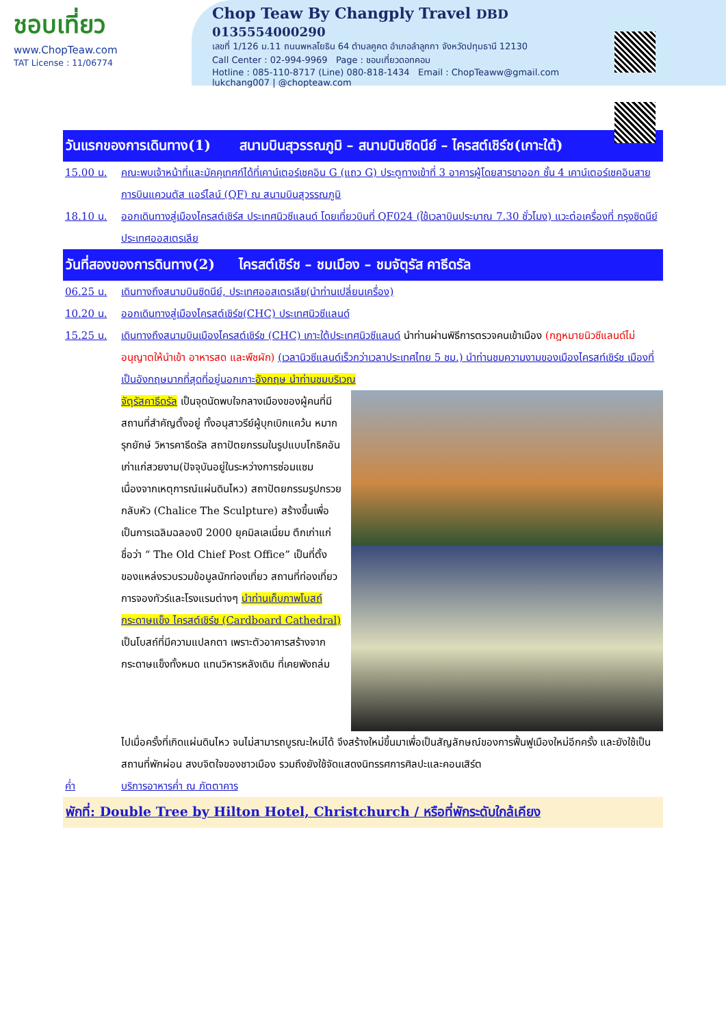ชอบเที่ยว
www.ChopTeaw.com
TAT License : 11/06774
Chop Teaw By Changply Travel DBD 0135554000290
เลขที่ 1/126 ม.11 ถนนพหลโยธิน 64 ตำบลคูคต อำเภอลำลูกกา จังหวัดปทุมธานี 12130
Call Center : 02-994-9969 Page : ชอบเที่ยวดอทคอม
Hotline : 085-110-8717 (Line) 080-818-1434 Email : ChopTeaww@gmail.com
lukchang007 | @chopteaw.com
วันแรกของการเดินทาง(1) สนามบินสุวรรณภูมิ – สนามบินซิดนีย์ – ไครสต์เชิร์ช(เกาะใต้)
15.00 น. คณะพบเจ้าหน้าที่และมัคคุเทศก์ได้ที่เคาน์เตอร์เชคอิน G (แถว G) ประตูทางเข้าที่ 3 อาคารผู้โดยสารขาออก ชั้น 4 เคาน์เตอร์เชคอินสายการบินแควนตัส แอร์ไลน์ (QF) ณ สนามบินสุวรรณภูมิ
18.10 น. ออกเดินทางสู่เมืองไครสต์เชิร์ส ประเทศนิวซีแลนด์ โดยเที่ยวบินที่ QF024 (ใช้เวลาบินประมาณ 7.30 ชั่วโมง) แวะต่อเครื่องที่ กรุงซิดนีย์ ประเทศออสเตรเลีย
วันที่สองของการดินทาง(2) ไครสต์เชิร์ช – ชมเมือง – ชมจัตุรัส คาธีดรัล
06.25 น. เดินทางถึงสนามบินซิดนีย์, ประเทศออสเตรเลีย(นำท่านเปลี่ยนเครื่อง)
10.20 น. ออกเดินทางสู่เมืองไครสต์เชิร์ช(CHC) ประเทศนิวซีแลนด์
15.25 น. เดินทางถึงสนามบินเมืองไครสต์เชิร์ช (CHC) เกาะใต้ประเทศนิวซีแลนด์ นำท่านผ่านพิธีการตรวจคนเข้าเมือง (กฎหมายนิวซีแลนด์ไม่อนุญาตให้นำเข้า อาหารสด และพืชผัก) (เวลานิวซีแลนด์เร็วกว่าเวลาประเทศไทย 5 ชม.) นำท่านชมความงามของเมืองไครสท์เชิร์ช เมืองที่เป็นอังกฤษมากที่สุดที่อยู่นอกเกาะ อังกฤษ นำท่านชมบริเวณ
จัตุรัสคาธีดรัล เป็นจุดนัดพบใจกลางเมืองของผู้คนที่มีสถานที่สำคัญตั้งอยู่ ทั้งอนุสาวรีย์ผู้บุกเบิกแคว้น หมากรุกยักษ์ วิหารคาธีดรัล สถาปัตยกรรมในรูปแบบโกธิคอันเก่าแก่สวยงาม(ปัจจุบันอยู่ในระหว่างการซ่อมแซมเนื่องจากเหตุการณ์แผ่นดินไหว) สถาปัตยกรรมรูปกรวยกลับหัว (Chalice The Sculpture) สร้างขึ้นเพื่อเป็นการเฉลิมฉลองปี 2000 ยุคมิลเลเนี่ยม ตึกเก่าแก่ชื่อว่า “ The Old Chief Post Office” เป็นที่ตั้งของแหล่งรวบรวมข้อมูลนักท่องเที่ยว สถานที่ท่องเที่ยว การจองทัวร์และโรงแรมต่างๆ นำท่านเก็บภาพโบสถ์กระดาษแข็ง ไครสต์เชิร์ช (Cardboard Cathedral) เป็นโบสถ์ที่มีความแปลกตา เพราะตัวอาคารสร้างจากกระดาษแข็งทั้งหมด แทนวิหารหลังเดิม ที่เคยพังถล่ม
ไปเมื่อครั้งที่เกิดแผ่นดินไหว จนไม่สามารถบูรณะใหม่ได้ จึงสร้างใหม่ขึ้นมาเพื่อเป็นสัญลักษณ์ของการฟื้นฟูเมืองใหม่อีกครั้ง และยังใช้เป็นสถานที่พักผ่อน สงบจิตใจของชาวเมือง รวมถึงยังใช้จัดแสดงนิทรรศการศิลปะและคอนเสิร์ต
ค่ำ บริการอาหารค่ำ ณ ภัตตาคาร
พักที่: Double Tree by Hilton Hotel, Christchurch / หรือที่พักระดับใกล้เคียง